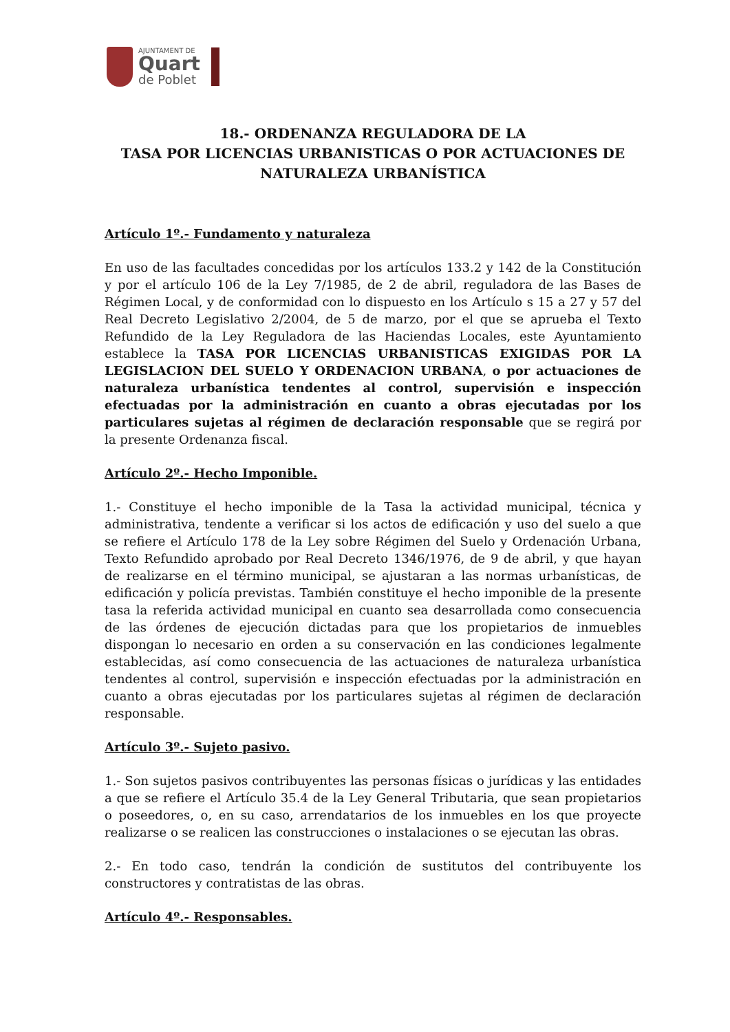AJUNTAMENT DE
Quart
de Poblet
18.- ORDENANZA REGULADORA DE LA
TASA POR LICENCIAS URBANISTICAS O POR ACTUACIONES DE NATURALEZA URBANÍSTICA
Artículo 1º.- Fundamento y naturaleza
En uso de las facultades concedidas por los artículos 133.2 y 142 de la Constitución y por el artículo 106 de la Ley 7/1985, de 2 de abril, reguladora de las Bases de Régimen Local, y de conformidad con lo dispuesto en los Artículo s 15 a 27 y 57 del Real Decreto Legislativo 2/2004, de 5 de marzo, por el que se aprueba el Texto Refundido de la Ley Reguladora de las Haciendas Locales, este Ayuntamiento establece la TASA POR LICENCIAS URBANISTICAS EXIGIDAS POR LA LEGISLACION DEL SUELO Y ORDENACION URBANA, o por actuaciones de naturaleza urbanística tendentes al control, supervisión e inspección efectuadas por la administración en cuanto a obras ejecutadas por los particulares sujetas al régimen de declaración responsable que se regirá por la presente Ordenanza fiscal.
Artículo 2º.- Hecho Imponible.
1.- Constituye el hecho imponible de la Tasa la actividad municipal, técnica y administrativa, tendente a verificar si los actos de edificación y uso del suelo a que se refiere el Artículo 178 de la Ley sobre Régimen del Suelo y Ordenación Urbana, Texto Refundido aprobado por Real Decreto 1346/1976, de 9 de abril, y que hayan de realizarse en el término municipal, se ajustaran a las normas urbanísticas, de edificación y policía previstas. También constituye el hecho imponible de la presente tasa la referida actividad municipal en cuanto sea desarrollada como consecuencia de las órdenes de ejecución dictadas para que los propietarios de inmuebles dispongan lo necesario en orden a su conservación en las condiciones legalmente establecidas, así como consecuencia de las actuaciones de naturaleza urbanística tendentes al control, supervisión e inspección efectuadas por la administración en cuanto a obras ejecutadas por los particulares sujetas al régimen de declaración responsable.
Artículo 3º.- Sujeto pasivo.
1.- Son sujetos pasivos contribuyentes las personas físicas o jurídicas y las entidades a que se refiere el Artículo 35.4 de la Ley General Tributaria, que sean propietarios o poseedores, o, en su caso, arrendatarios de los inmuebles en los que proyecte realizarse o se realicen las construcciones o instalaciones o se ejecutan las obras.
2.- En todo caso, tendrán la condición de sustitutos del contribuyente los constructores y contratistas de las obras.
Artículo 4º.- Responsables.